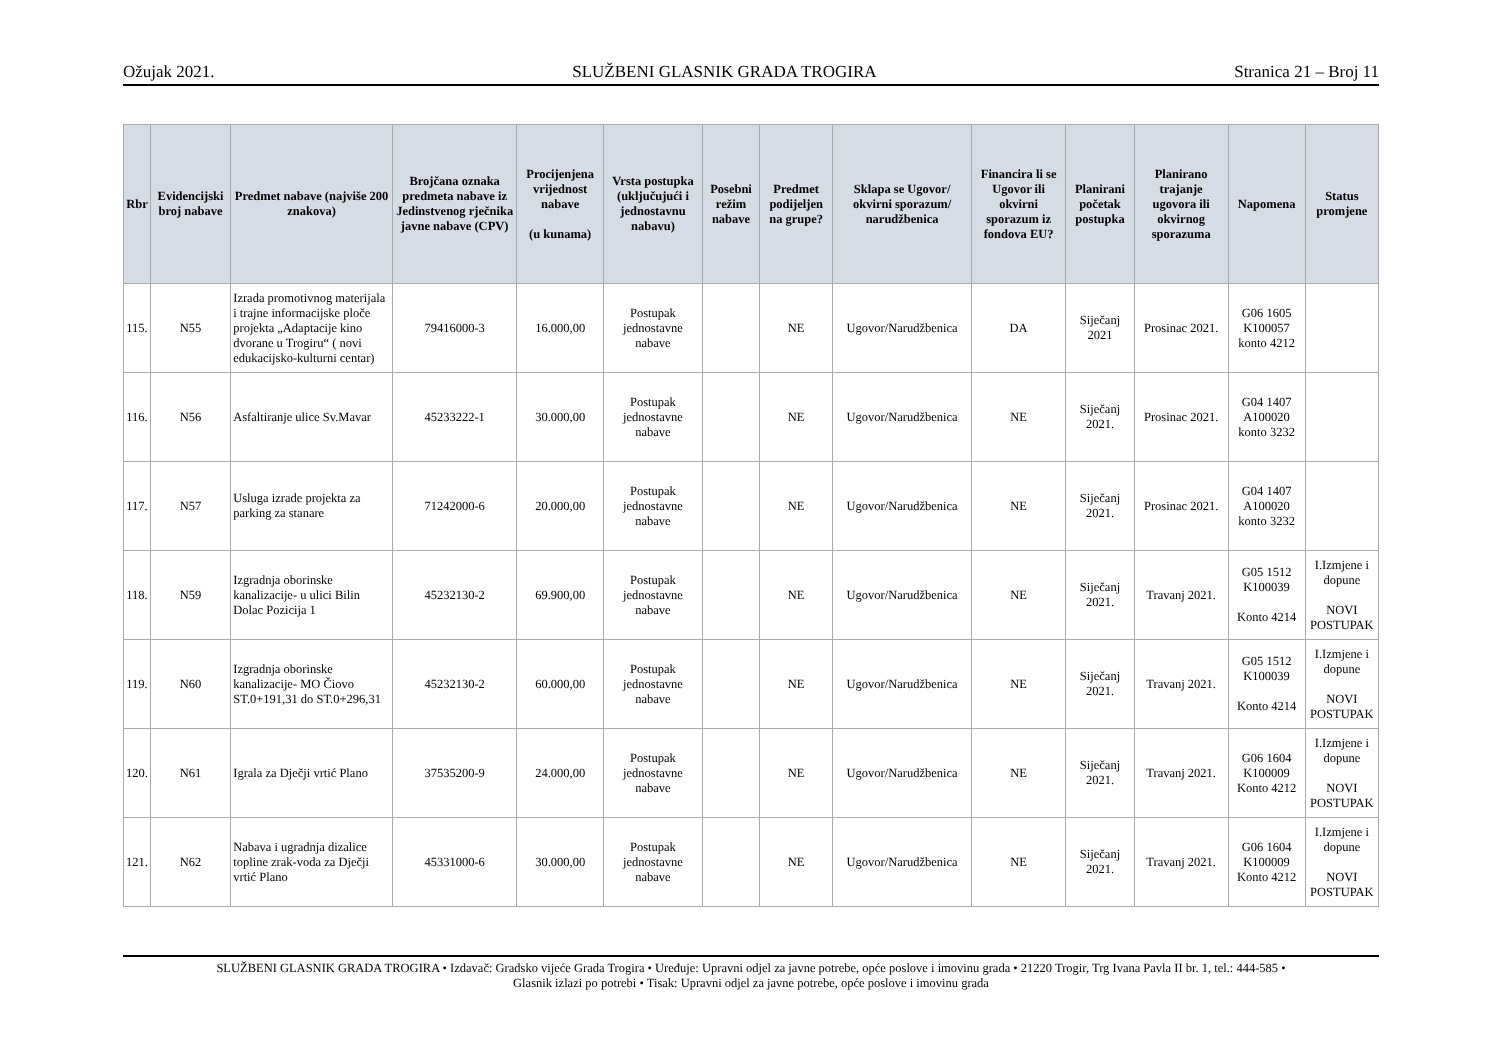Ožujak 2021. SLUŽBENI GLASNIK GRADA TROGIRA Stranica 21 – Broj 11
| Rbr | Evidencijski broj nabave | Predmet nabave (najviše 200 znakova) | Brojčana oznaka predmeta nabave iz Jedinstvenog rječnika javne nabave (CPV) | Procijenjena vrijednost nabave (u kunama) | Vrsta postupka (uključujući i jednostavnu nabavu) | Posebni režim nabave | Predmet podijeljen na grupe? | Sklapa se Ugovor/ okvirni sporazum/ narudžbenica | Financira li se Ugovor ili okvirni sporazum iz fondova EU? | Planirani početak postupka | Planirano trajanje ugovora ili okvirnog sporazuma | Napomena | Status promjene |
| --- | --- | --- | --- | --- | --- | --- | --- | --- | --- | --- | --- | --- | --- |
| 115. | N55 | Izrada promotivnog materijala i trajne informacijske ploče projekta „Adaptacije kino dvorane u Trogiru“ ( novi edukacijsko-kulturni centar) | 79416000-3 | 16.000,00 | Postupak jednostavne nabave | | NE | Ugovor/Narudžbenica | DA | Siječanj 2021 | Prosinac 2021. | G06 1605 K100057 konto 4212 | |
| 116. | N56 | Asfaltiranje ulice Sv.Mavar | 45233222-1 | 30.000,00 | Postupak jednostavne nabave | | NE | Ugovor/Narudžbenica | NE | Siječanj 2021. | Prosinac 2021. | G04 1407 A100020 konto 3232 | |
| 117. | N57 | Usluga izrade projekta za parking za stanare | 71242000-6 | 20.000,00 | Postupak jednostavne nabave | | NE | Ugovor/Narudžbenica | NE | Siječanj 2021. | Prosinac 2021. | G04 1407 A100020 konto 3232 | |
| 118. | N59 | Izgradnja oborinske kanalizacije- u ulici Bilin Dolac Pozicija 1 | 45232130-2 | 69.900,00 | Postupak jednostavne nabave | | NE | Ugovor/Narudžbenica | NE | Siječanj 2021. | Travanj 2021. | G05 1512 K100039 Konto 4214 | I.Izmjene i dopune NOVI POSTUPAK |
| 119. | N60 | Izgradnja oborinske kanalizacije- MO Čiovo ST.0+191,31 do ST.0+296,31 | 45232130-2 | 60.000,00 | Postupak jednostavne nabave | | NE | Ugovor/Narudžbenica | NE | Siječanj 2021. | Travanj 2021. | G05 1512 K100039 Konto 4214 | I.Izmjene i dopune NOVI POSTUPAK |
| 120. | N61 | Igrala za Dječji vrtić Plano | 37535200-9 | 24.000,00 | Postupak jednostavne nabave | | NE | Ugovor/Narudžbenica | NE | Siječanj 2021. | Travanj 2021. | G06 1604 K100009 Konto 4212 | I.Izmjene i dopune NOVI POSTUPAK |
| 121. | N62 | Nabava i ugradnja dizalice topline zrak-voda za Dječji vrtić Plano | 45331000-6 | 30.000,00 | Postupak jednostavne nabave | | NE | Ugovor/Narudžbenica | NE | Siječanj 2021. | Travanj 2021. | G06 1604 K100009 Konto 4212 | I.Izmjene i dopune NOVI POSTUPAK |
SLUŽBENI GLASNIK GRADA TROGIRA • Izdavač: Gradsko vijeće Grada Trogira • Uređuje: Upravni odjel za javne potrebe, opće poslove i imovinu grada • 21220 Trogir, Trg Ivana Pavla II br. 1, tel.: 444-585 •
Glasnik izlazi po potrebi • Tisak: Upravni odjel za javne potrebe, opće poslove i imovinu grada